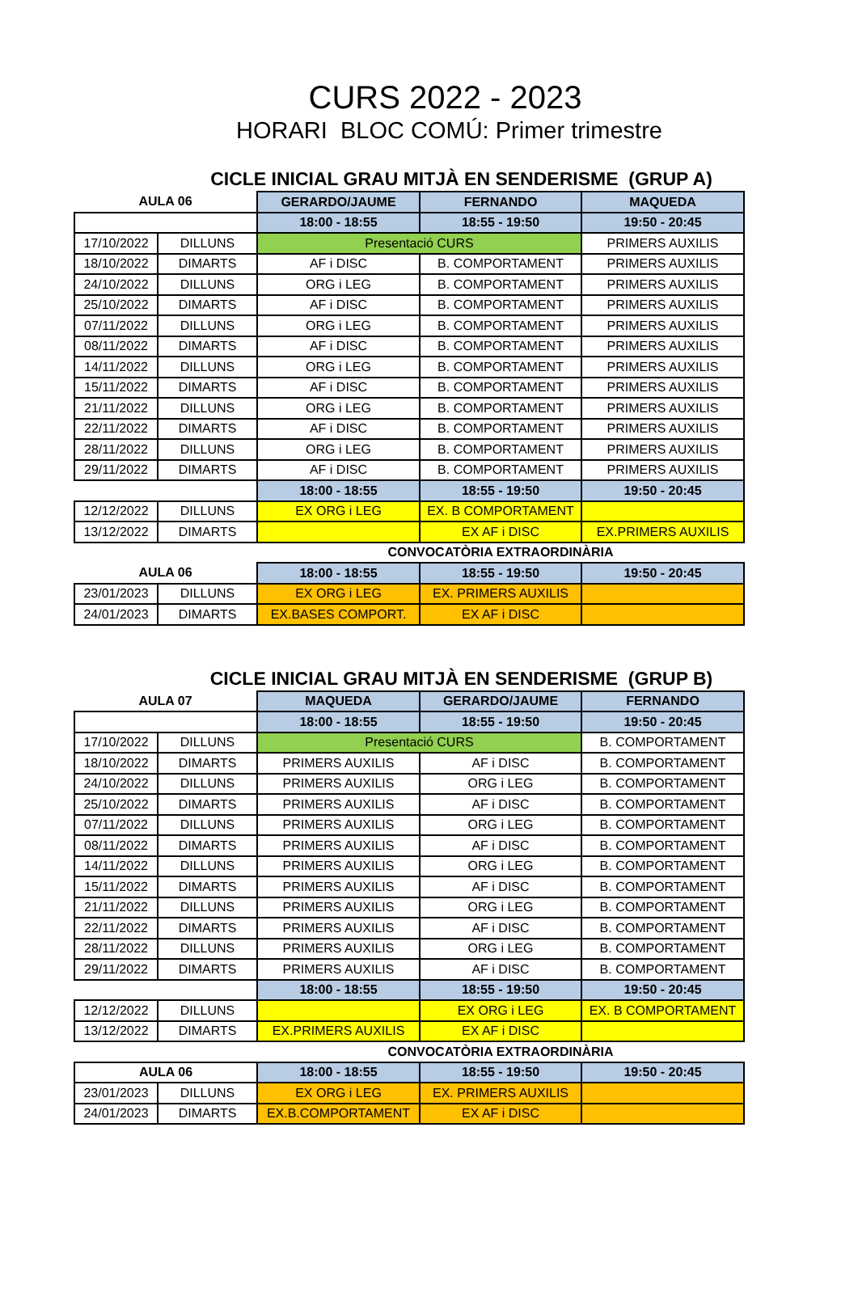CURS 2022 - 2023
HORARI BLOC COMÚ: Primer trimestre
CICLE INICIAL GRAU MITJÀ EN SENDERISME (GRUP A)
| AULA 06 | | GERARDO/JAUME | FERNANDO | MAQUEDA |
| --- | --- | --- | --- | --- |
| | | 18:00 - 18:55 | 18:55 - 19:50 | 19:50 - 20:45 |
| 17/10/2022 | DILLUNS | Presentació CURS | | PRIMERS AUXILIS |
| 18/10/2022 | DIMARTS | AF i DISC | B. COMPORTAMENT | PRIMERS AUXILIS |
| 24/10/2022 | DILLUNS | ORG i LEG | B. COMPORTAMENT | PRIMERS AUXILIS |
| 25/10/2022 | DIMARTS | AF i DISC | B. COMPORTAMENT | PRIMERS AUXILIS |
| 07/11/2022 | DILLUNS | ORG i LEG | B. COMPORTAMENT | PRIMERS AUXILIS |
| 08/11/2022 | DIMARTS | AF i DISC | B. COMPORTAMENT | PRIMERS AUXILIS |
| 14/11/2022 | DILLUNS | ORG i LEG | B. COMPORTAMENT | PRIMERS AUXILIS |
| 15/11/2022 | DIMARTS | AF i DISC | B. COMPORTAMENT | PRIMERS AUXILIS |
| 21/11/2022 | DILLUNS | ORG i LEG | B. COMPORTAMENT | PRIMERS AUXILIS |
| 22/11/2022 | DIMARTS | AF i DISC | B. COMPORTAMENT | PRIMERS AUXILIS |
| 28/11/2022 | DILLUNS | ORG i LEG | B. COMPORTAMENT | PRIMERS AUXILIS |
| 29/11/2022 | DIMARTS | AF i DISC | B. COMPORTAMENT | PRIMERS AUXILIS |
| | | 18:00 - 18:55 | 18:55 - 19:50 | 19:50 - 20:45 |
| 12/12/2022 | DILLUNS | EX ORG i LEG | EX. B COMPORTAMENT | |
| 13/12/2022 | DIMARTS | | EX AF i DISC | EX.PRIMERS AUXILIS |
| | | CONVOCATÒRIA EXTRAORDINÀRIA | | |
| AULA 06 | | 18:00 - 18:55 | 18:55 - 19:50 | 19:50 - 20:45 |
| 23/01/2023 | DILLUNS | EX ORG i LEG | EX. PRIMERS AUXILIS | |
| 24/01/2023 | DIMARTS | EX.BASES COMPORT. | EX AF i DISC | |
CICLE INICIAL GRAU MITJÀ EN SENDERISME (GRUP B)
| AULA 07 | | MAQUEDA | GERARDO/JAUME | FERNANDO |
| --- | --- | --- | --- | --- |
| | | 18:00 - 18:55 | 18:55 - 19:50 | 19:50 - 20:45 |
| 17/10/2022 | DILLUNS | Presentació CURS | | B. COMPORTAMENT |
| 18/10/2022 | DIMARTS | PRIMERS AUXILIS | AF i DISC | B. COMPORTAMENT |
| 24/10/2022 | DILLUNS | PRIMERS AUXILIS | ORG i LEG | B. COMPORTAMENT |
| 25/10/2022 | DIMARTS | PRIMERS AUXILIS | AF i DISC | B. COMPORTAMENT |
| 07/11/2022 | DILLUNS | PRIMERS AUXILIS | ORG i LEG | B. COMPORTAMENT |
| 08/11/2022 | DIMARTS | PRIMERS AUXILIS | AF i DISC | B. COMPORTAMENT |
| 14/11/2022 | DILLUNS | PRIMERS AUXILIS | ORG i LEG | B. COMPORTAMENT |
| 15/11/2022 | DIMARTS | PRIMERS AUXILIS | AF i DISC | B. COMPORTAMENT |
| 21/11/2022 | DILLUNS | PRIMERS AUXILIS | ORG i LEG | B. COMPORTAMENT |
| 22/11/2022 | DIMARTS | PRIMERS AUXILIS | AF i DISC | B. COMPORTAMENT |
| 28/11/2022 | DILLUNS | PRIMERS AUXILIS | ORG i LEG | B. COMPORTAMENT |
| 29/11/2022 | DIMARTS | PRIMERS AUXILIS | AF i DISC | B. COMPORTAMENT |
| | | 18:00 - 18:55 | 18:55 - 19:50 | 19:50 - 20:45 |
| 12/12/2022 | DILLUNS | | EX ORG i LEG | EX. B COMPORTAMENT |
| 13/12/2022 | DIMARTS | EX.PRIMERS AUXILIS | EX AF i DISC | |
| | | CONVOCATÒRIA EXTRAORDINÀRIA | | |
| AULA 06 | | 18:00 - 18:55 | 18:55 - 19:50 | 19:50 - 20:45 |
| 23/01/2023 | DILLUNS | EX ORG i LEG | EX. PRIMERS AUXILIS | |
| 24/01/2023 | DIMARTS | EX.B.COMPORTAMENT | EX AF i DISC | |